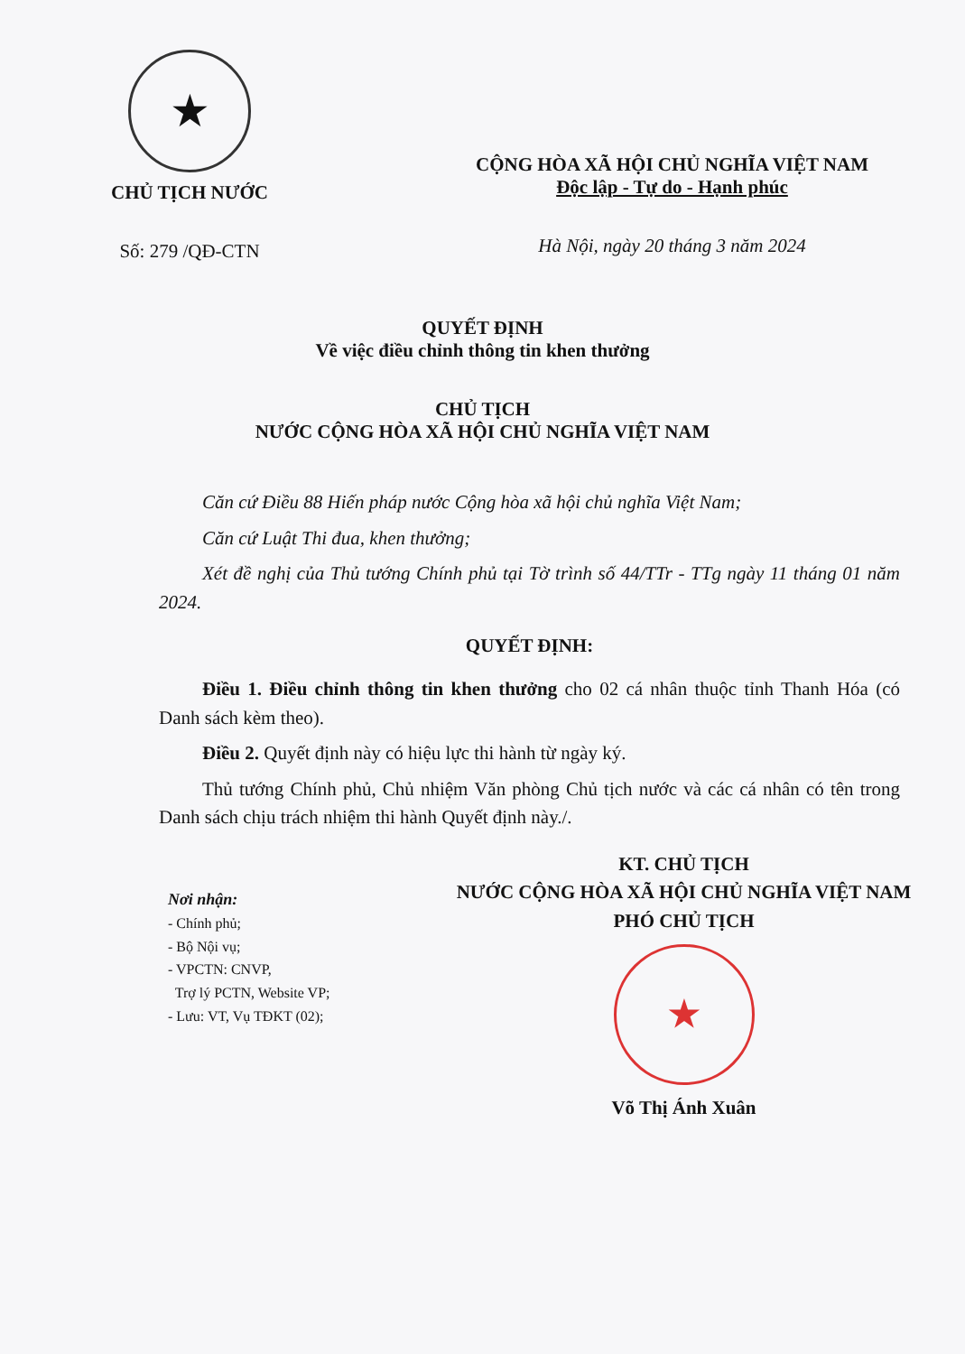★
CHỦ TỊCH NƯỚC
Số: 279 /QĐ-CTN
CỘNG HÒA XÃ HỘI CHỦ NGHĨA VIỆT NAM
Độc lập - Tự do - Hạnh phúc
Hà Nội, ngày 20 tháng 3 năm 2024
QUYẾT ĐỊNH
Về việc điều chỉnh thông tin khen thưởng
CHỦ TỊCH
NƯỚC CỘNG HÒA XÃ HỘI CHỦ NGHĨA VIỆT NAM
Căn cứ Điều 88 Hiến pháp nước Cộng hòa xã hội chủ nghĩa Việt Nam;
Căn cứ Luật Thi đua, khen thưởng;
Xét đề nghị của Thủ tướng Chính phủ tại Tờ trình số 44/TTr - TTg ngày 11 tháng 01 năm 2024.
QUYẾT ĐỊNH:
Điều 1. Điều chỉnh thông tin khen thưởng cho 02 cá nhân thuộc tỉnh Thanh Hóa (có Danh sách kèm theo).
Điều 2. Quyết định này có hiệu lực thi hành từ ngày ký.
Thủ tướng Chính phủ, Chủ nhiệm Văn phòng Chủ tịch nước và các cá nhân có tên trong Danh sách chịu trách nhiệm thi hành Quyết định này./.
Nơi nhận:
- Chính phủ;
- Bộ Nội vụ;
- VPCTN: CNVP,
Trợ lý PCTN, Website VP;
- Lưu: VT, Vụ TĐKT (02);
KT. CHỦ TỊCH
NƯỚC CỘNG HÒA XÃ HỘI CHỦ NGHĨA VIỆT NAM
PHÓ CHỦ TỊCH
★
Võ Thị Ánh Xuân